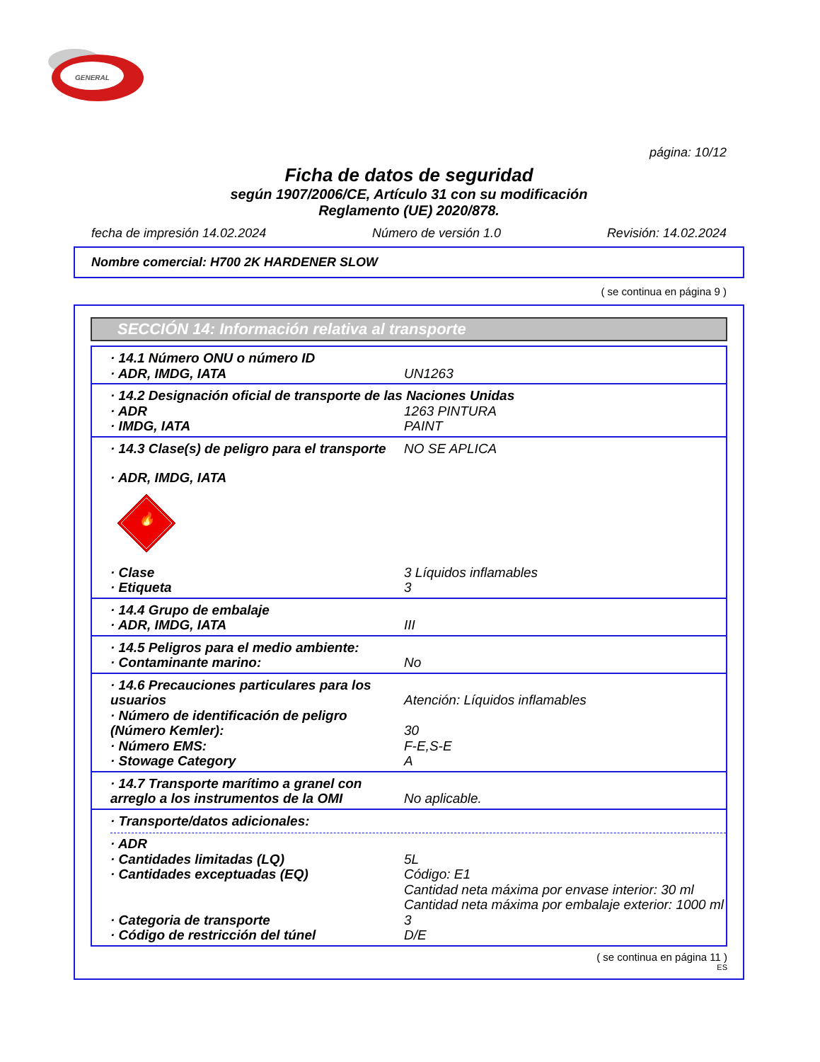GENERAL
página: 10/12
Ficha de datos de seguridad
según 1907/2006/CE, Artículo 31 con su modificación
Reglamento (UE) 2020/878.
fecha de impresión 14.02.2024 Número de versión 1.0 Revisión: 14.02.2024
Nombre comercial: H700 2K HARDENER SLOW
( se continua en página 9 )
SECCIÓN 14: Información relativa al transporte
· 14.1 Número ONU o número ID
· ADR, IMDG, IATA UN1263
· 14.2 Designación oficial de transporte de las Naciones Unidas
· ADR 1263 PINTURA
· IMDG, IATA PAINT
· 14.3 Clase(s) de peligro para el transporte NO SE APLICA
· ADR, IMDG, IATA
🔥
· Clase 3 Líquidos inflamables
· Etiqueta 3
· 14.4 Grupo de embalaje
· ADR, IMDG, IATA III
· 14.5 Peligros para el medio ambiente:
· Contaminante marino: No
· 14.6 Precauciones particulares para los usuarios
Atención: Líquidos inflamables
· Número de identificación de peligro (Número Kemler):
30
· Número EMS: F-E,S-E
· Stowage Category A
· 14.7 Transporte marítimo a granel con arreglo a los instrumentos de la OMI
No aplicable.
· Transporte/datos adicionales:
· ADR
· Cantidades limitadas (LQ) 5L
· Cantidades exceptuadas (EQ) Código: E1
Cantidad neta máxima por envase interior: 30 ml
Cantidad neta máxima por embalaje exterior: 1000 ml
· Categoria de transporte 3
· Código de restricción del túnel D/E
( se continua en página 11 )
ES